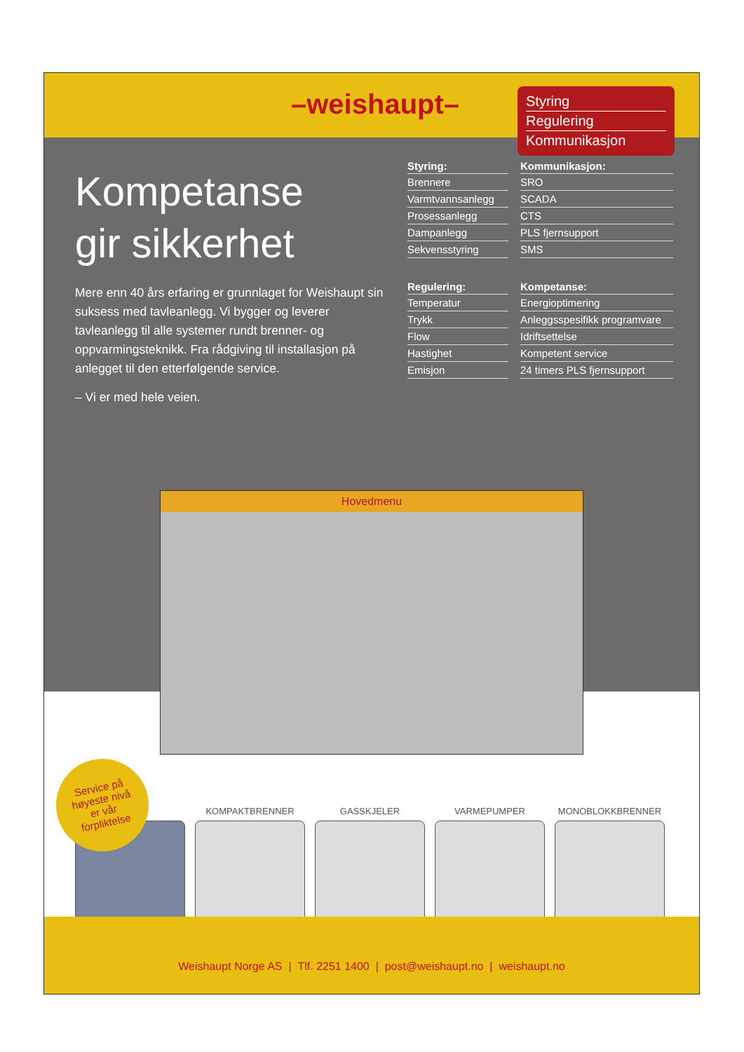–weishaupt–
Styring
Regulering
Kommunikasjon
Kompetanse
gir sikkerhet
Mere enn 40 års erfaring er grunnlaget for Weishaupt sin suksess med tavleanlegg. Vi bygger og leverer tavleanlegg til alle systemer rundt brenner- og oppvarmingsteknikk. Fra rådgiving til installasjon på anlegget til den etterfølgende service.
– Vi er med hele veien.
Styring:
Brennere
Varmtvannsanlegg
Prosessanlegg
Dampanlegg
Sekvensstyring
Regulering:
Temperatur
Trykk
Flow
Hastighet
Emisjon
Kommunikasjon:
SRO
SCADA
CTS
PLS fjernsupport
SMS
Kompetanse:
Energioptimering
Anleggsspesifikk programvare
Idriftsettelse
Kompetent service
24 timers PLS fjernsupport
Hovedmenu
Service på
høyeste nivå
er vår
forpliktelse
KOMPAKTBRENNER GASSKJELER VARMEPUMPER MONOBLOKKBRENNER
Weishaupt Norge AS | Tlf. 2251 1400 | post@weishaupt.no | weishaupt.no